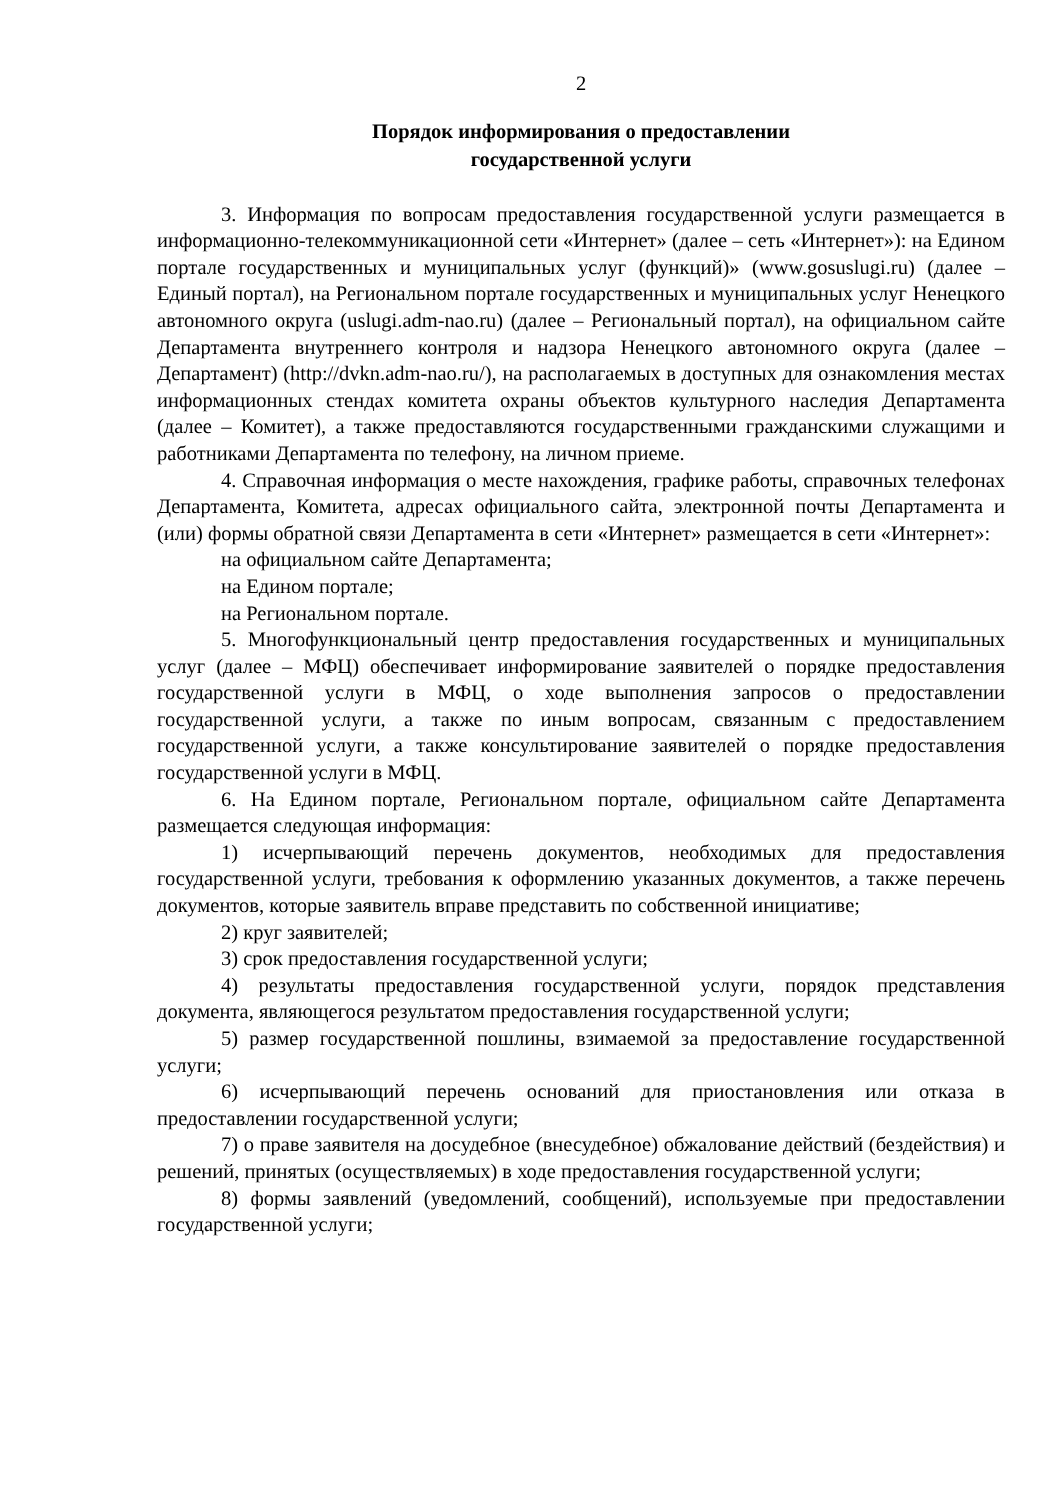2
Порядок информирования о предоставлении
государственной услуги
3. Информация по вопросам предоставления государственной услуги размещается в информационно-телекоммуникационной сети «Интернет» (далее – сеть «Интернет»): на Едином портале государственных и муниципальных услуг (функций)» (www.gosuslugi.ru) (далее – Единый портал), на Региональном портале государственных и муниципальных услуг Ненецкого автономного округа (uslugi.adm-nao.ru) (далее – Региональный портал), на официальном сайте Департамента внутреннего контроля и надзора Ненецкого автономного округа (далее – Департамент) (http://dvkn.adm-nao.ru/), на располагаемых в доступных для ознакомления местах информационных стендах комитета охраны объектов культурного наследия Департамента (далее – Комитет), а также предоставляются государственными гражданскими служащими и работниками Департамента по телефону, на личном приеме.
4. Справочная информация о месте нахождения, графике работы, справочных телефонах Департамента, Комитета, адресах официального сайта, электронной почты Департамента и (или) формы обратной связи Департамента в сети «Интернет» размещается в сети «Интернет»:
на официальном сайте Департамента;
на Едином портале;
на Региональном портале.
5. Многофункциональный центр предоставления государственных и муниципальных услуг (далее – МФЦ) обеспечивает информирование заявителей о порядке предоставления государственной услуги в МФЦ, о ходе выполнения запросов о предоставлении государственной услуги, а также по иным вопросам, связанным с предоставлением государственной услуги, а также консультирование заявителей о порядке предоставления государственной услуги в МФЦ.
6. На Едином портале, Региональном портале, официальном сайте Департамента размещается следующая информация:
1) исчерпывающий перечень документов, необходимых для предоставления государственной услуги, требования к оформлению указанных документов, а также перечень документов, которые заявитель вправе представить по собственной инициативе;
2) круг заявителей;
3) срок предоставления государственной услуги;
4) результаты предоставления государственной услуги, порядок представления документа, являющегося результатом предоставления государственной услуги;
5) размер государственной пошлины, взимаемой за предоставление государственной услуги;
6) исчерпывающий перечень оснований для приостановления или отказа в предоставлении государственной услуги;
7) о праве заявителя на досудебное (внесудебное) обжалование действий (бездействия) и решений, принятых (осуществляемых) в ходе предоставления государственной услуги;
8) формы заявлений (уведомлений, сообщений), используемые при предоставлении государственной услуги;